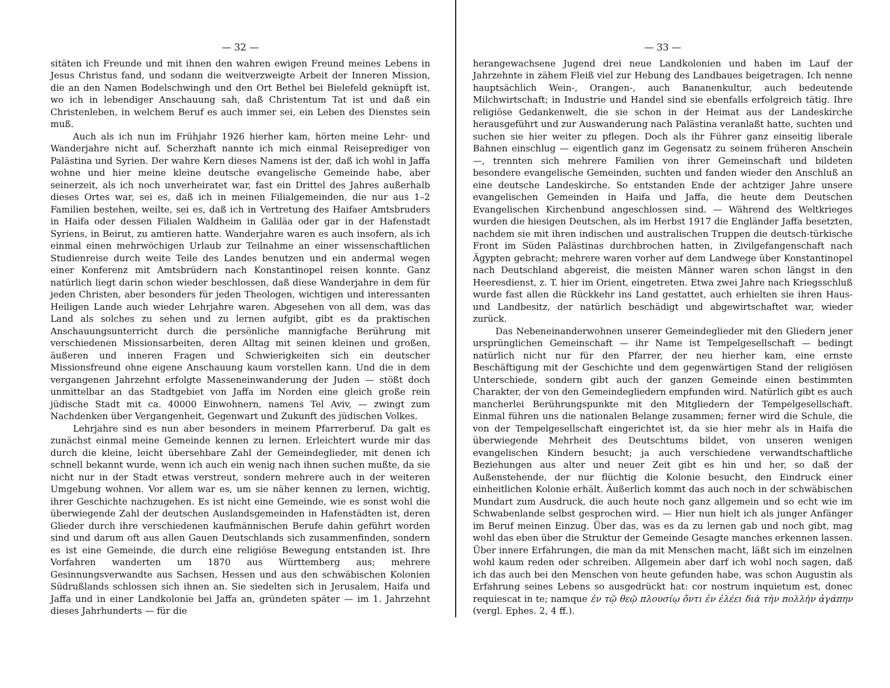— 32 —
sitäten ich Freunde und mit ihnen den wahren ewigen Freund meines Lebens in Jesus Christus fand, und sodann die weitverzweigte Arbeit der Inneren Mission, die an den Namen Bodelschwingh und den Ort Bethel bei Bielefeld geknüpft ist, wo ich in lebendiger Anschauung sah, daß Christentum Tat ist und daß ein Christenleben, in welchem Beruf es auch immer sei, ein Leben des Dienstes sein muß.
Auch als ich nun im Frühjahr 1926 hierher kam, hörten meine Lehr- und Wanderjahre nicht auf. Scherzhaft nannte ich mich einmal Reiseprediger von Palästina und Syrien. Der wahre Kern dieses Namens ist der, daß ich wohl in Jaffa wohne und hier meine kleine deutsche evangelische Gemeinde habe, aber seinerzeit, als ich noch unverheiratet war, fast ein Drittel des Jahres außerhalb dieses Ortes war, sei es, daß ich in meinen Filialgemeinden, die nur aus 1–2 Familien bestehen, weilte, sei es, daß ich in Vertretung des Haifaer Amtsbruders in Haifa oder dessen Filialen Waldheim in Galiläa oder gar in der Hafenstadt Syriens, in Beirut, zu amtieren hatte. Wanderjahre waren es auch insofern, als ich einmal einen mehrwöchigen Urlaub zur Teilnahme an einer wissenschaftlichen Studienreise durch weite Teile des Landes benutzen und ein andermal wegen einer Konferenz mit Amtsbrüdern nach Konstantinopel reisen konnte. Ganz natürlich liegt darin schon wieder beschlossen, daß diese Wanderjahre in dem für jeden Christen, aber besonders für jeden Theologen, wichtigen und interessanten Heiligen Lande auch wieder Lehrjahre waren. Abgesehen von all dem, was das Land als solches zu sehen und zu lernen aufgibt, gibt es da praktischen Anschauungsunterricht durch die persönliche mannigfache Berührung mit verschiedenen Missionsarbeiten, deren Alltag mit seinen kleinen und großen, äußeren und inneren Fragen und Schwierigkeiten sich ein deutscher Missionsfreund ohne eigene Anschauung kaum vorstellen kann. Und die in dem vergangenen Jahrzehnt erfolgte Masseneinwanderung der Juden — stößt doch unmittelbar an das Stadtgebiet von Jaffa im Norden eine gleich große rein jüdische Stadt mit ca. 40000 Einwohnern, namens Tel Aviv, — zwingt zum Nachdenken über Vergangenheit, Gegenwart und Zukunft des jüdischen Volkes.
Lehrjahre sind es nun aber besonders in meinem Pfarrerberuf. Da galt es zunächst einmal meine Gemeinde kennen zu lernen. Erleichtert wurde mir das durch die kleine, leicht übersehbare Zahl der Gemeindeglieder, mit denen ich schnell bekannt wurde, wenn ich auch ein wenig nach ihnen suchen mußte, da sie nicht nur in der Stadt etwas verstreut, sondern mehrere auch in der weiteren Umgebung wohnen. Vor allem war es, um sie näher kennen zu lernen, wichtig, ihrer Geschichte nachzugehen. Es ist nicht eine Gemeinde, wie es sonst wohl die überwiegende Zahl der deutschen Auslandsgemeinden in Hafenstädten ist, deren Glieder durch ihre verschiedenen kaufmännischen Berufe dahin geführt worden sind und darum oft aus allen Gauen Deutschlands sich zusammenfinden, sondern es ist eine Gemeinde, die durch eine religiöse Bewegung entstanden ist. Ihre Vorfahren wanderten um 1870 aus Württemberg aus; mehrere Gesinnungsverwandte aus Sachsen, Hessen und aus den schwäbischen Kolonien Südrußlands schlossen sich ihnen an. Sie siedelten sich in Jerusalem, Haifa und Jaffa und in einer Landkolonie bei Jaffa an, gründeten später — im 1. Jahrzehnt dieses Jahrhunderts — für die
— 33 —
herangewachsene Jugend drei neue Landkolonien und haben im Lauf der Jahrzehnte in zähem Fleiß viel zur Hebung des Landbaues beigetragen. Ich nenne hauptsächlich Wein-, Orangen-, auch Bananenkultur, auch bedeutende Milchwirtschaft; in Industrie und Handel sind sie ebenfalls erfolgreich tätig. Ihre religiöse Gedankenwelt, die sie schon in der Heimat aus der Landeskirche herausgeführt und zur Auswanderung nach Palästina veranlaßt hatte, suchten und suchen sie hier weiter zu pflegen. Doch als ihr Führer ganz einseitig liberale Bahnen einschlug — eigentlich ganz im Gegensatz zu seinem früheren Anschein —, trennten sich mehrere Familien von ihrer Gemeinschaft und bildeten besondere evangelische Gemeinden, suchten und fanden wieder den Anschluß an eine deutsche Landeskirche. So entstanden Ende der achtziger Jahre unsere evangelischen Gemeinden in Haifa und Jaffa, die heute dem Deutschen Evangelischen Kirchenbund angeschlossen sind. — Während des Weltkrieges wurden die hiesigen Deutschen, als im Herbst 1917 die Engländer Jaffa besetzten, nachdem sie mit ihren indischen und australischen Truppen die deutsch-türkische Front im Süden Palästinas durchbrochen hatten, in Zivilgefangenschaft nach Ägypten gebracht; mehrere waren vorher auf dem Landwege über Konstantinopel nach Deutschland abgereist, die meisten Männer waren schon längst in den Heeresdienst, z. T. hier im Orient, eingetreten. Etwa zwei Jahre nach Kriegsschluß wurde fast allen die Rückkehr ins Land gestattet, auch erhielten sie ihren Haus- und Landbesitz, der natürlich beschädigt und abgewirtschaftet war, wieder zurück.
Das Nebeneinanderwohnen unserer Gemeindeglieder mit den Gliedern jener ursprünglichen Gemeinschaft — ihr Name ist Tempelgesellschaft — bedingt natürlich nicht nur für den Pfarrer, der neu hierher kam, eine ernste Beschäftigung mit der Geschichte und dem gegenwärtigen Stand der religiösen Unterschiede, sondern gibt auch der ganzen Gemeinde einen bestimmten Charakter, der von den Gemeindegliedern empfunden wird. Natürlich gibt es auch mancherlei Berührungspunkte mit den Mitgliedern der Tempelgesellschaft. Einmal führen uns die nationalen Belange zusammen; ferner wird die Schule, die von der Tempelgesellschaft eingerichtet ist, da sie hier mehr als in Haifa die überwiegende Mehrheit des Deutschtums bildet, von unseren wenigen evangelischen Kindern besucht; ja auch verschiedene verwandtschaftliche Beziehungen aus alter und neuer Zeit gibt es hin und her, so daß der Außenstehende, der nur flüchtig die Kolonie besucht, den Eindruck einer einheitlichen Kolonie erhält. Äußerlich kommt das auch noch in der schwäbischen Mundart zum Ausdruck, die auch heute noch ganz allgemein und so echt wie im Schwabenlande selbst gesprochen wird. — Hier nun hielt ich als junger Anfänger im Beruf meinen Einzug. Über das, was es da zu lernen gab und noch gibt, mag wohl das eben über die Struktur der Gemeinde Gesagte manches erkennen lassen. Über innere Erfahrungen, die man da mit Menschen macht, läßt sich im einzelnen wohl kaum reden oder schreiben. Allgemein aber darf ich wohl noch sagen, daß ich das auch bei den Menschen von heute gefunden habe, was schon Augustin als Erfahrung seines Lebens so ausgedrückt hat: cor nostrum inquietum est, donec requiescat in te; namque ἐν τῷ θεῷ πλουσίῳ ὄντι ἐν ἐλέει διὰ τὴν πολλὴν ἀγάπην (vergl. Ephes. 2, 4 ff.).